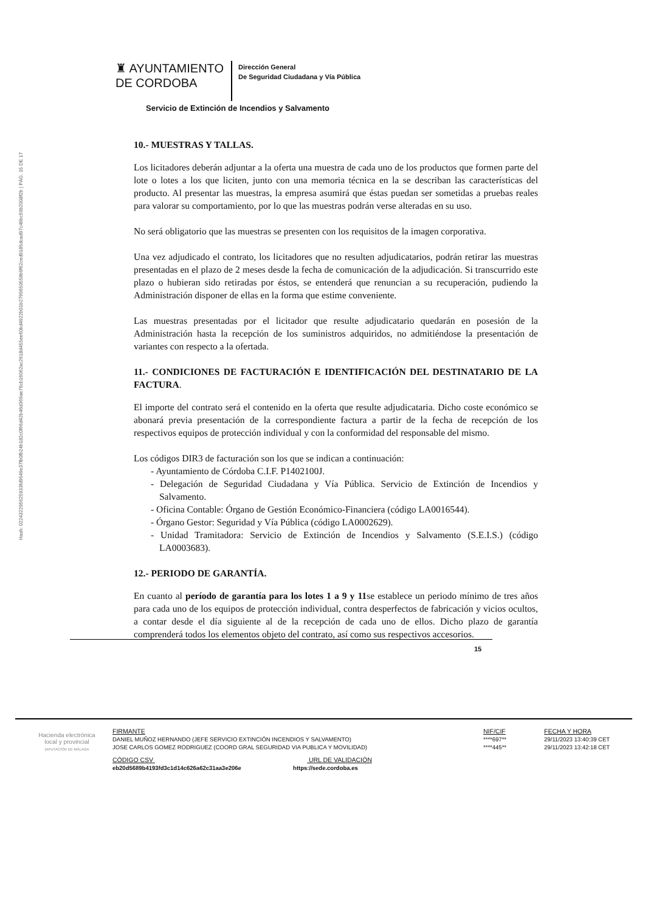Hash: 02243229562593​3fd9649e37fb0fb24b182c0f66d42b46d369ae76cb16062ac2618d455ee60bd4922b01b2799650558b9f62ced9185dcad97c46bc59b2008f2b | PÁG. 15 DE 17
♜ AYUNTAMIENTO
DE CORDOBA
Dirección General
De Seguridad Ciudadana y Vía Pública
Servicio de Extinción de Incendios y Salvamento
10.- MUESTRAS Y TALLAS.
Los licitadores deberán adjuntar a la oferta una muestra de cada uno de los productos que formen parte del lote o lotes a los que liciten, junto con una memoria técnica en la se describan las características del producto. Al presentar las muestras, la empresa asumirá que éstas puedan ser sometidas a pruebas reales para valorar su comportamiento, por lo que las muestras podrán verse alteradas en su uso.
No será obligatorio que las muestras se presenten con los requisitos de la imagen corporativa.
Una vez adjudicado el contrato, los licitadores que no resulten adjudicatarios, podrán retirar las muestras presentadas en el plazo de 2 meses desde la fecha de comunicación de la adjudicación. Si transcurrido este plazo o hubieran sido retiradas por éstos, se entenderá que renuncian a su recuperación, pudiendo la Administración disponer de ellas en la forma que estime conveniente.
Las muestras presentadas por el licitador que resulte adjudicatario quedarán en posesión de la Administración hasta la recepción de los suministros adquiridos, no admitiéndose la presentación de variantes con respecto a la ofertada.
11.- CONDICIONES DE FACTURACIÓN E IDENTIFICACIÓN DEL DESTINATARIO DE LA FACTURA.
El importe del contrato será el contenido en la oferta que resulte adjudicataria. Dicho coste económico se abonará previa presentación de la correspondiente factura a partir de la fecha de recepción de los respectivos equipos de protección individual y con la conformidad del responsable del mismo.
Los códigos DIR3 de facturación son los que se indican a continuación:
- Ayuntamiento de Córdoba C.I.F. P1402100J.
- Delegación de Seguridad Ciudadana y Vía Pública. Servicio de Extinción de Incendios y Salvamento.
- Oficina Contable: Órgano de Gestión Económico-Financiera (código LA0016544).
- Órgano Gestor: Seguridad y Vía Pública (código LA0002629).
- Unidad Tramitadora: Servicio de Extinción de Incendios y Salvamento (S.E.I.S.) (código LA0003683).
12.- PERIODO DE GARANTÍA.
En cuanto al período de garantía para los lotes 1 a 9 y 11se establece un periodo mínimo de tres años para cada uno de los equipos de protección individual, contra desperfectos de fabricación y vicios ocultos, a contar desde el día siguiente al de la recepción de cada uno de ellos. Dicho plazo de garantía comprenderá todos los elementos objeto del contrato, así como sus respectivos accesorios.
15
Hacienda electrónica
local y provincial
DIPUTACIÓN DE MÁLAGA
| FIRMANTE | NIF/CIF | FECHA Y HORA |
| --- | --- | --- |
| DANIEL MUÑOZ HERNANDO (JEFE SERVICIO EXTINCIÓN INCENDIOS Y SALVAMENTO) | ****697** | 29/11/2023 13:40:39 CET |
| JOSE CARLOS GOMEZ RODRIGUEZ (COORD GRAL SEGURIDAD VIA PUBLICA Y MOVILIDAD) | ****445** | 29/11/2023 13:42:18 CET |
| CÓDIGO CSV URL DE VALIDACIÓN | | |
| eb20d5689b4193fd3c1d14c626a62c31aa3e206e https://sede.cordoba.es | | |